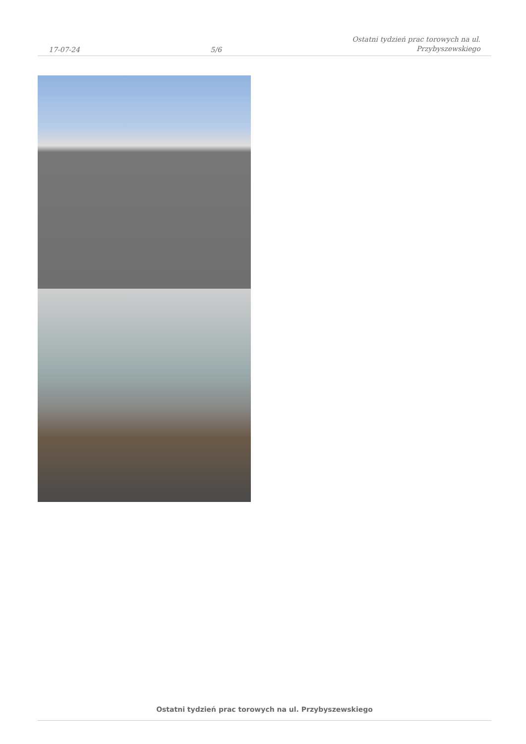17-07-24
5/6
Ostatni tydzień prac torowych na ul.
Przybyszewskiego
Ostatni tydzień prac torowych na ul. Przybyszewskiego